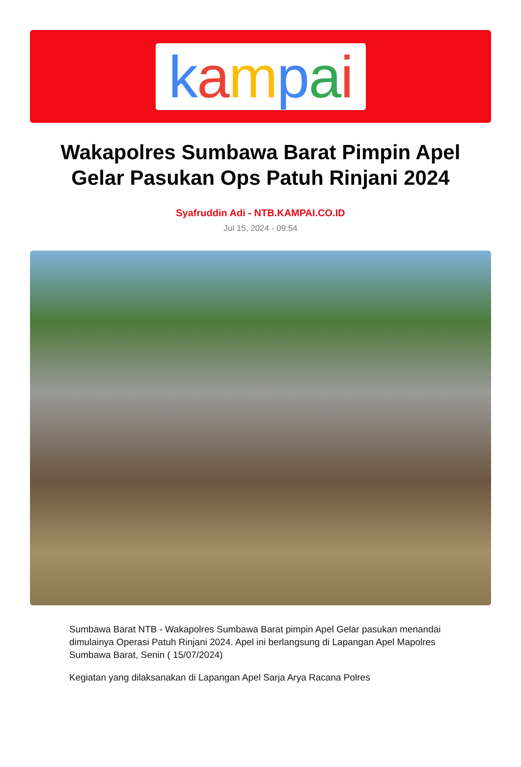kampai
Wakapolres Sumbawa Barat Pimpin Apel Gelar Pasukan Ops Patuh Rinjani 2024
Syafruddin Adi - NTB.KAMPAI.CO.ID
Jul 15, 2024 - 09:54
Sumbawa Barat NTB - Wakapolres Sumbawa Barat pimpin Apel Gelar pasukan menandai dimulainya Operasi Patuh Rinjani 2024. Apel ini berlangsung di Lapangan Apel Mapolres Sumbawa Barat, Senin ( 15/07/2024)
Kegiatan yang dilaksanakan di Lapangan Apel Sarja Arya Racana Polres